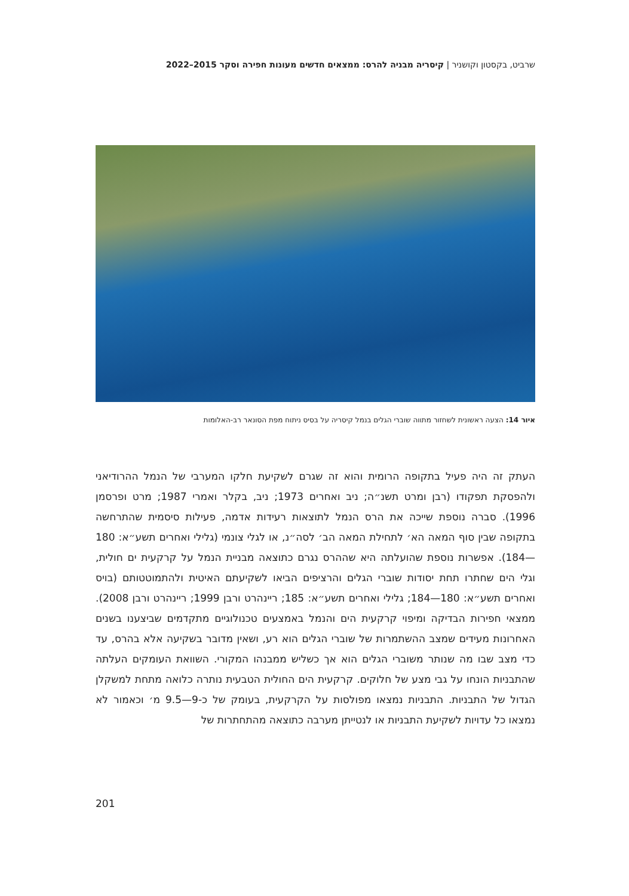שרביט, בקסטון וקושניר | קיסריה מבניה להרס: ממצאים חדשים מעונות חפירה וסקר 2015–2022
איור 14: הצעה ראשונית לשחזור מתווה שוברי הגלים בנמל קיסריה על בסיס ניתוח מפת הסונאר רב-האלומות
העתק זה היה פעיל בתקופה הרומית והוא זה שגרם לשקיעת חלקו המערבי של הנמל ההרודיאני ולהפסקת תפקודו (רבן ומרט תשנ״ה; ניב ואחרים 1973; ניב, בקלר ואמרי 1987; מרט ופרסמן 1996). סברה נוספת שייכה את הרס הנמל לתוצאות רעידות אדמה, פעילות סיסמית שהתרחשה בתקופה שבין סוף המאה הא׳ לתחילת המאה הב׳ לסה״נ, או לגלי צונמי (גלילי ואחרים תשע״א: 180—184). אפשרות נוספת שהועלתה היא שההרס נגרם כתוצאה מבניית הנמל על קרקעית ים חולית, וגלי הים שחתרו תחת יסודות שוברי הגלים והרציפים הביאו לשקיעתם האיטית ולהתמוטטותם (בויס ואחרים תשע״א: 180—184; גלילי ואחרים תשע״א: 185; ריינהרט ורבן 1999; ריינהרט ורבן 2008). ממצאי חפירות הבדיקה ומיפוי קרקעית הים והנמל באמצעים טכנולוגיים מתקדמים שביצענו בשנים האחרונות מעידים שמצב ההשתמרות של שוברי הגלים הוא רע, ושאין מדובר בשקיעה אלא בהרס, עד כדי מצב שבו מה שנותר משוברי הגלים הוא אך כשליש ממבנהו המקורי. השוואת העומקים העלתה שהתבניות הונחו על גבי מצע של חלוקים. קרקעית הים החולית הטבעית נותרה כלואה מתחת למשקלן הגדול של התבניות. התבניות נמצאו מפולסות על הקרקעית, בעומק של כ-9—9.5 מ׳ וכאמור לא נמצאו כל עדויות לשקיעת התבניות או לנטייתן מערבה כתוצאה מהתחתרות של
201